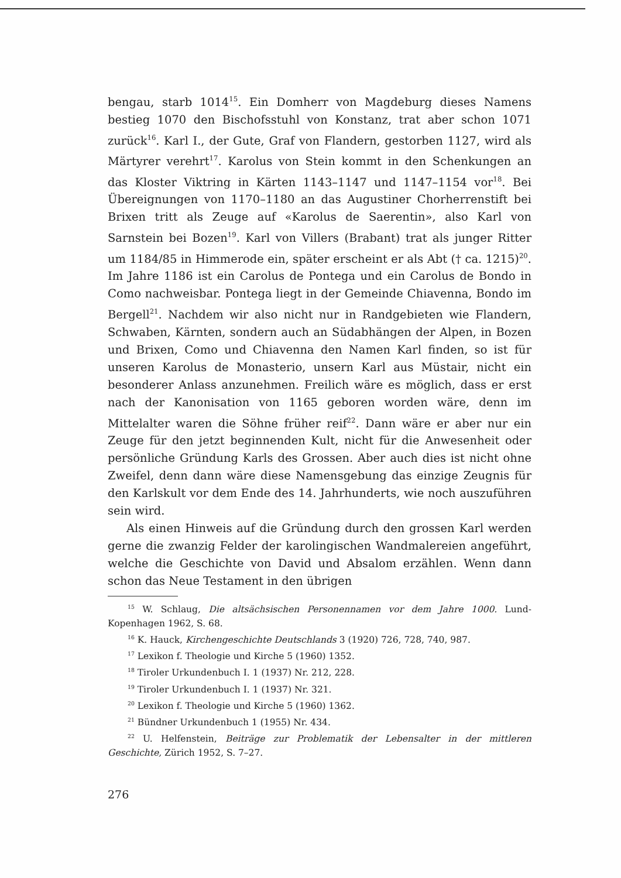bengau, starb 1014<sup>15</sup>. Ein Domherr von Magdeburg dieses Namens bestieg 1070 den Bischofsstuhl von Konstanz, trat aber schon 1071 zurück<sup>16</sup>. Karl I., der Gute, Graf von Flandern, gestorben 1127, wird als Märtyrer verehrt<sup>17</sup>. Karolus von Stein kommt in den Schenkungen an das Kloster Viktring in Kärten 1143–1147 und 1147–1154 vor<sup>18</sup>. Bei Übereignungen von 1170–1180 an das Augustiner Chorherrenstift bei Brixen tritt als Zeuge auf «Karolus de Saerentin», also Karl von Sarnstein bei Bozen<sup>19</sup>. Karl von Villers (Brabant) trat als junger Ritter um 1184/85 in Himmerode ein, später erscheint er als Abt († ca. 1215)<sup>20</sup>. Im Jahre 1186 ist ein Carolus de Pontega und ein Carolus de Bondo in Como nachweisbar. Pontega liegt in der Gemeinde Chiavenna, Bondo im Bergell<sup>21</sup>. Nachdem wir also nicht nur in Randgebieten wie Flandern, Schwaben, Kärnten, sondern auch an Südabhängen der Alpen, in Bozen und Brixen, Como und Chiavenna den Namen Karl finden, so ist für unseren Karolus de Monasterio, unsern Karl aus Müstair, nicht ein besonderer Anlass anzunehmen. Freilich wäre es möglich, dass er erst nach der Kanonisation von 1165 geboren worden wäre, denn im Mittelalter waren die Söhne früher reif<sup>22</sup>. Dann wäre er aber nur ein Zeuge für den jetzt beginnenden Kult, nicht für die Anwesenheit oder persönliche Gründung Karls des Grossen. Aber auch dies ist nicht ohne Zweifel, denn dann wäre diese Namensgebung das einzige Zeugnis für den Karlskult vor dem Ende des 14. Jahrhunderts, wie noch auszuführen sein wird.
Als einen Hinweis auf die Gründung durch den grossen Karl werden gerne die zwanzig Felder der karolingischen Wandmalereien angeführt, welche die Geschichte von David und Absalom erzählen. Wenn dann schon das Neue Testament in den übrigen
<sup>15</sup> W. Schlaug, Die altsächsischen Personennamen vor dem Jahre 1000. Lund-Kopenhagen 1962, S. 68.
<sup>16</sup> K. Hauck, Kirchengeschichte Deutschlands 3 (1920) 726, 728, 740, 987.
<sup>17</sup> Lexikon f. Theologie und Kirche 5 (1960) 1352.
<sup>18</sup> Tiroler Urkundenbuch I. 1 (1937) Nr. 212, 228.
<sup>19</sup> Tiroler Urkundenbuch I. 1 (1937) Nr. 321.
<sup>20</sup> Lexikon f. Theologie und Kirche 5 (1960) 1362.
<sup>21</sup> Bündner Urkundenbuch 1 (1955) Nr. 434.
<sup>22</sup> U. Helfenstein, Beiträge zur Problematik der Lebensalter in der mittleren Geschichte, Zürich 1952, S. 7–27.
276